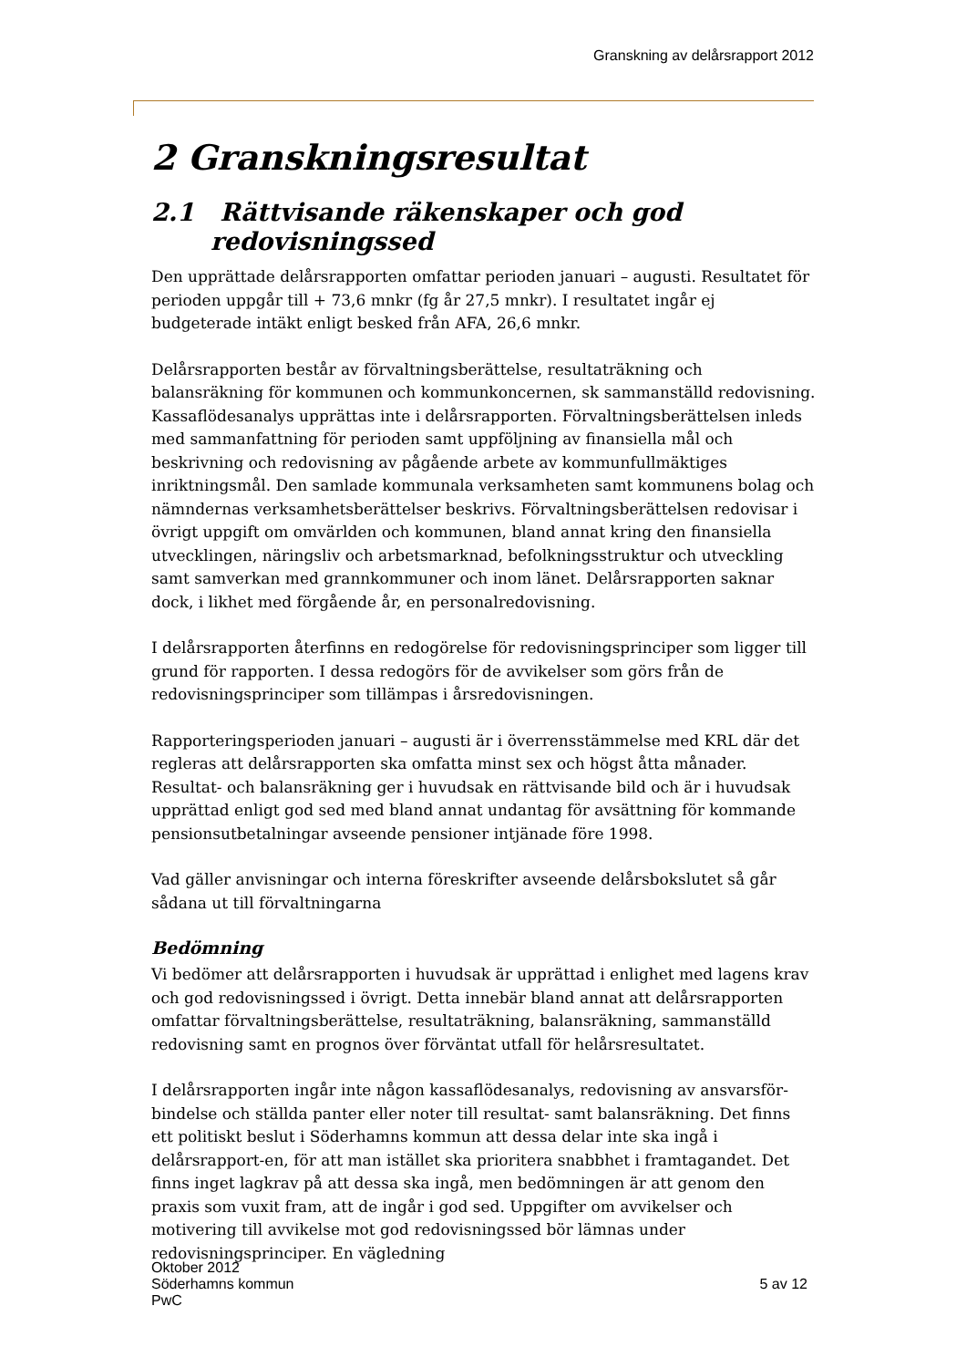Granskning av delårsrapport 2012
2 Granskningsresultat
2.1 Rättvisande räkenskaper och god redovisningssed
Den upprättade delårsrapporten omfattar perioden januari – augusti. Resultatet för perioden uppgår till + 73,6 mnkr (fg år 27,5 mnkr). I resultatet ingår ej budgeterade intäkt enligt besked från AFA, 26,6 mnkr.
Delårsrapporten består av förvaltningsberättelse, resultaträkning och balansräkning för kommunen och kommunkoncernen, sk sammanställd redovisning. Kassaflödesanalys upprättas inte i delårsrapporten. Förvaltningsberättelsen inleds med sammanfattning för perioden samt uppföljning av finansiella mål och beskrivning och redovisning av pågående arbete av kommunfullmäktiges inriktningsmål. Den samlade kommunala verksamheten samt kommunens bolag och nämndernas verksamhetsberättelser beskrivs. Förvaltningsberättelsen redovisar i övrigt uppgift om omvärlden och kommunen, bland annat kring den finansiella utvecklingen, näringsliv och arbetsmarknad, befolkningsstruktur och utveckling samt samverkan med grannkommuner och inom länet. Delårsrapporten saknar dock, i likhet med förgående år, en personalredovisning.
I delårsrapporten återfinns en redogörelse för redovisningsprinciper som ligger till grund för rapporten. I dessa redogörs för de avvikelser som görs från de redovisningsprinciper som tillämpas i årsredovisningen.
Rapporteringsperioden januari – augusti är i överrensstämmelse med KRL där det regleras att delårsrapporten ska omfatta minst sex och högst åtta månader. Resultat- och balansräkning ger i huvudsak en rättvisande bild och är i huvudsak upprättad enligt god sed med bland annat undantag för avsättning för kommande pensionsutbetalningar avseende pensioner intjänade före 1998.
Vad gäller anvisningar och interna föreskrifter avseende delårsbokslutet så går sådana ut till förvaltningarna
Bedömning
Vi bedömer att delårsrapporten i huvudsak är upprättad i enlighet med lagens krav och god redovisningssed i övrigt. Detta innebär bland annat att delårsrapporten omfattar förvaltningsberättelse, resultaträkning, balansräkning, sammanställd redovisning samt en prognos över förväntat utfall för helårsresultatet.
I delårsrapporten ingår inte någon kassaflödesanalys, redovisning av ansvarsför-bindelse och ställda panter eller noter till resultat- samt balansräkning. Det finns ett politiskt beslut i Söderhamns kommun att dessa delar inte ska ingå i delårsrapport-en, för att man istället ska prioritera snabbhet i framtagandet. Det finns inget lagkrav på att dessa ska ingå, men bedömningen är att genom den praxis som vuxit fram, att de ingår i god sed. Uppgifter om avvikelser och motivering till avvikelse mot god redovisningssed bör lämnas under redovisningsprinciper. En vägledning
Oktober 2012
Söderhamns kommun
PwC
5 av 12